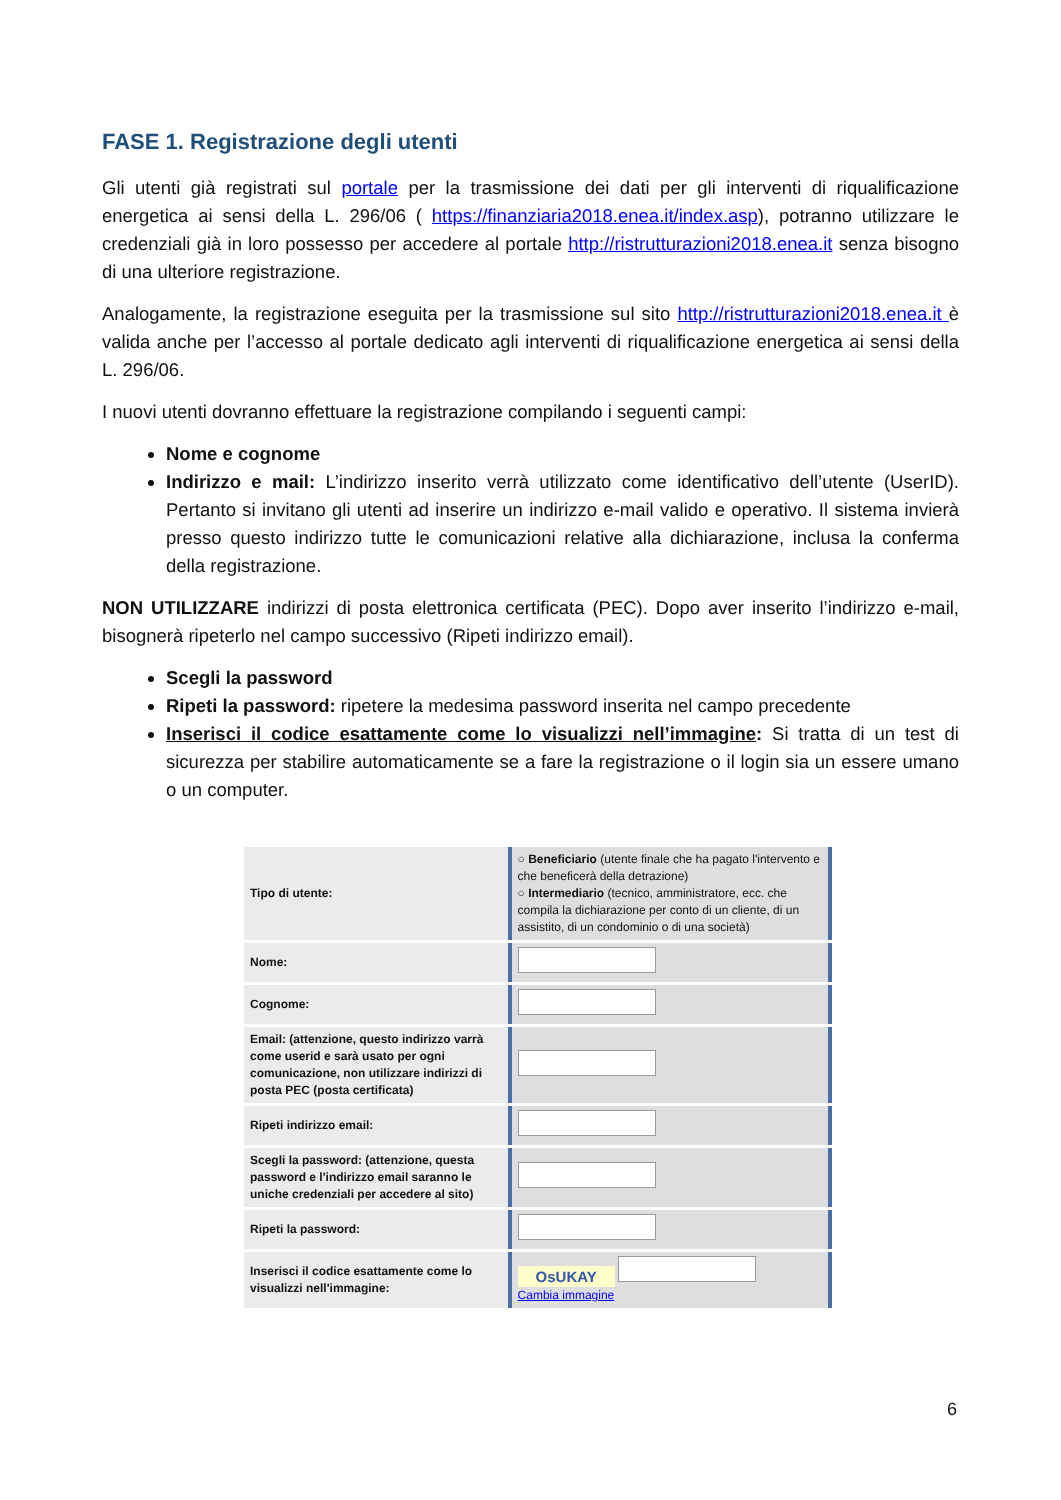FASE 1. Registrazione degli utenti
Gli utenti già registrati sul portale per la trasmissione dei dati per gli interventi di riqualificazione energetica ai sensi della L. 296/06 ( https://finanziaria2018.enea.it/index.asp), potranno utilizzare le credenziali già in loro possesso per accedere al portale http://ristrutturazioni2018.enea.it senza bisogno di una ulteriore registrazione.
Analogamente, la registrazione eseguita per la trasmissione sul sito http://ristrutturazioni2018.enea.it è valida anche per l’accesso al portale dedicato agli interventi di riqualificazione energetica ai sensi della L. 296/06.
I nuovi utenti dovranno effettuare la registrazione compilando i seguenti campi:
Nome e cognome
Indirizzo e mail: L’indirizzo inserito verrà utilizzato come identificativo dell’utente (UserID). Pertanto si invitano gli utenti ad inserire un indirizzo e-mail valido e operativo. Il sistema invierà presso questo indirizzo tutte le comunicazioni relative alla dichiarazione, inclusa la conferma della registrazione.
NON UTILIZZARE indirizzi di posta elettronica certificata (PEC). Dopo aver inserito l’indirizzo e-mail, bisognerà ripeterlo nel campo successivo (Ripeti indirizzo email).
Scegli la password
Ripeti la password: ripetere la medesima password inserita nel campo precedente
Inserisci il codice esattamente come lo visualizzi nell’immagine: Si tratta di un test di sicurezza per stabilire automaticamente se a fare la registrazione o il login sia un essere umano o un computer.
| Tipo di utente: | ○ Beneficiario (utente finale che ha pagato l'intervento e che beneficerà della detrazione) ○ Intermediario (tecnico, amministratore, ecc. che compila la dichiarazione per conto di un cliente, di un assistito, di un condominio o di una società) |
| Nome: | |
| Cognome: | |
| Email: (attenzione, questo indirizzo varrà come userid e sarà usato per ogni comunicazione, non utilizzare indirizzi di posta PEC (posta certificata) | |
| Ripeti indirizzo email: | |
| Scegli la password: (attenzione, questa password e l'indirizzo email saranno le uniche credenziali per accedere al sito) | |
| Ripeti la password: | |
| Inserisci il codice esattamente come lo visualizzi nell'immagine: | OsUKAY Cambia immagine |
6